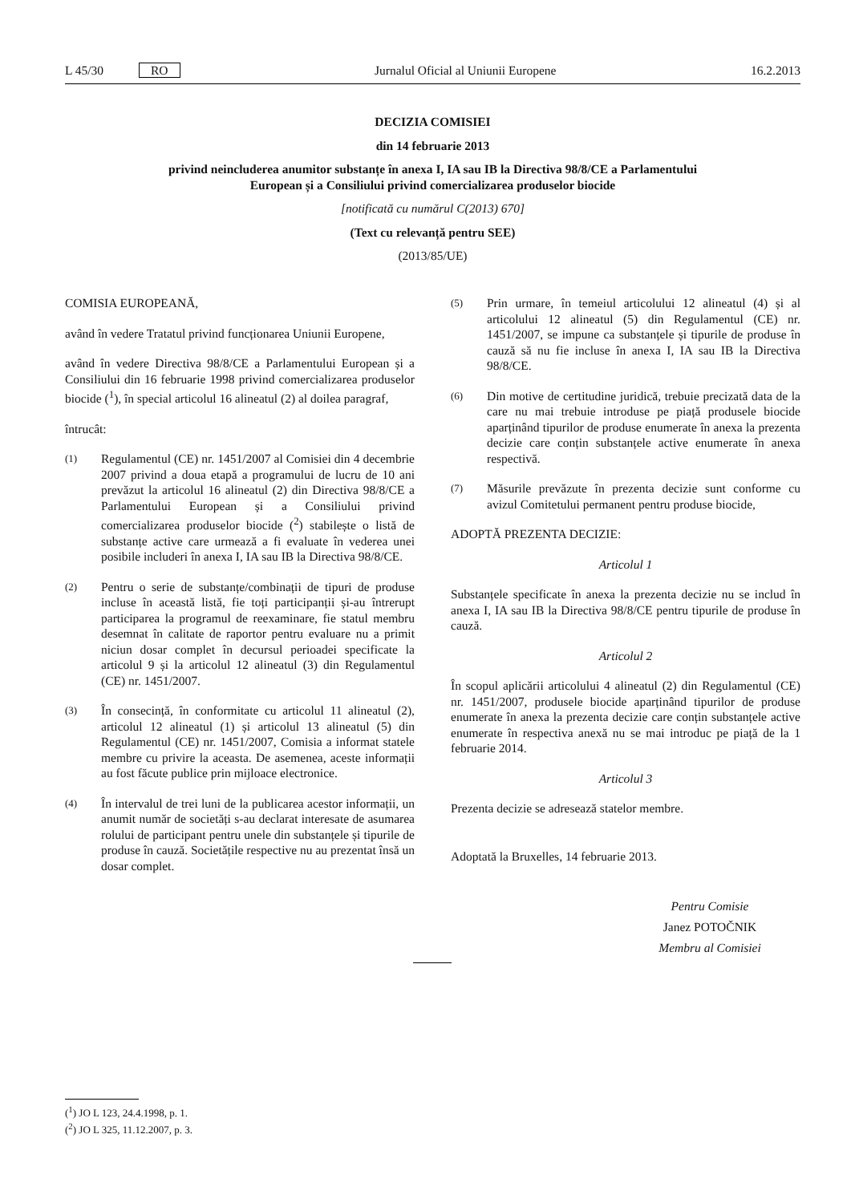L 45/30 RO Jurnalul Oficial al Uniunii Europene 16.2.2013
DECIZIA COMISIEI
din 14 februarie 2013
privind neincluderea anumitor substanțe în anexa I, IA sau IB la Directiva 98/8/CE a Parlamentului
European și a Consiliului privind comercializarea produselor biocide
[notificată cu numărul C(2013) 670]
(Text cu relevanță pentru SEE)
(2013/85/UE)
COMISIA EUROPEANĂ,
având în vedere Tratatul privind funcționarea Uniunii Europene,
având în vedere Directiva 98/8/CE a Parlamentului European și a Consiliului din 16 februarie 1998 privind comercializarea produselor biocide (<sup>1</sup>), în special articolul 16 alineatul (2) al doilea paragraf,
întrucât:
(1)
Regulamentul (CE) nr. 1451/2007 al Comisiei din 4 decembrie 2007 privind a doua etapă a programului de lucru de 10 ani prevăzut la articolul 16 alineatul (2) din Directiva 98/8/CE a Parlamentului European și a Consiliului privind comercializarea produselor biocide (<sup>2</sup>) stabilește o listă de substanțe active care urmează a fi evaluate în vederea unei posibile includeri în anexa I, IA sau IB la Directiva 98/8/CE.
(2)
Pentru o serie de substanțe/combinații de tipuri de produse incluse în această listă, fie toți participanții și-au întrerupt participarea la programul de reexaminare, fie statul membru desemnat în calitate de raportor pentru evaluare nu a primit niciun dosar complet în decursul perioadei specificate la articolul 9 și la articolul 12 alineatul (3) din Regulamentul (CE) nr. 1451/2007.
(3)
În consecință, în conformitate cu articolul 11 alineatul (2), articolul 12 alineatul (1) și articolul 13 alineatul (5) din Regulamentul (CE) nr. 1451/2007, Comisia a informat statele membre cu privire la aceasta. De asemenea, aceste informații au fost făcute publice prin mijloace electronice.
(4)
În intervalul de trei luni de la publicarea acestor informații, un anumit număr de societăți s-au declarat interesate de asumarea rolului de participant pentru unele din substanțele și tipurile de produse în cauză. Societățile respective nu au prezentat însă un dosar complet.
(5)
Prin urmare, în temeiul articolului 12 alineatul (4) și al articolului 12 alineatul (5) din Regulamentul (CE) nr. 1451/2007, se impune ca substanțele și tipurile de produse în cauză să nu fie incluse în anexa I, IA sau IB la Directiva 98/8/CE.
(6)
Din motive de certitudine juridică, trebuie precizată data de la care nu mai trebuie introduse pe piață produsele biocide aparținând tipurilor de produse enumerate în anexa la prezenta decizie care conțin substanțele active enumerate în anexa respectivă.
(7)
Măsurile prevăzute în prezenta decizie sunt conforme cu avizul Comitetului permanent pentru produse biocide,
ADOPTĂ PREZENTA DECIZIE:
Articolul 1
Substanțele specificate în anexa la prezenta decizie nu se includ în anexa I, IA sau IB la Directiva 98/8/CE pentru tipurile de produse în cauză.
Articolul 2
În scopul aplicării articolului 4 alineatul (2) din Regulamentul (CE) nr. 1451/2007, produsele biocide aparținând tipurilor de produse enumerate în anexa la prezenta decizie care conțin substanțele active enumerate în respectiva anexă nu se mai introduc pe piață de la 1 februarie 2014.
Articolul 3
Prezenta decizie se adresează statelor membre.
Adoptată la Bruxelles, 14 februarie 2013.
Pentru Comisie
Janez POTOČNIK
Membru al Comisiei
(<sup>1</sup>) JO L 123, 24.4.1998, p. 1.
(<sup>2</sup>) JO L 325, 11.12.2007, p. 3.